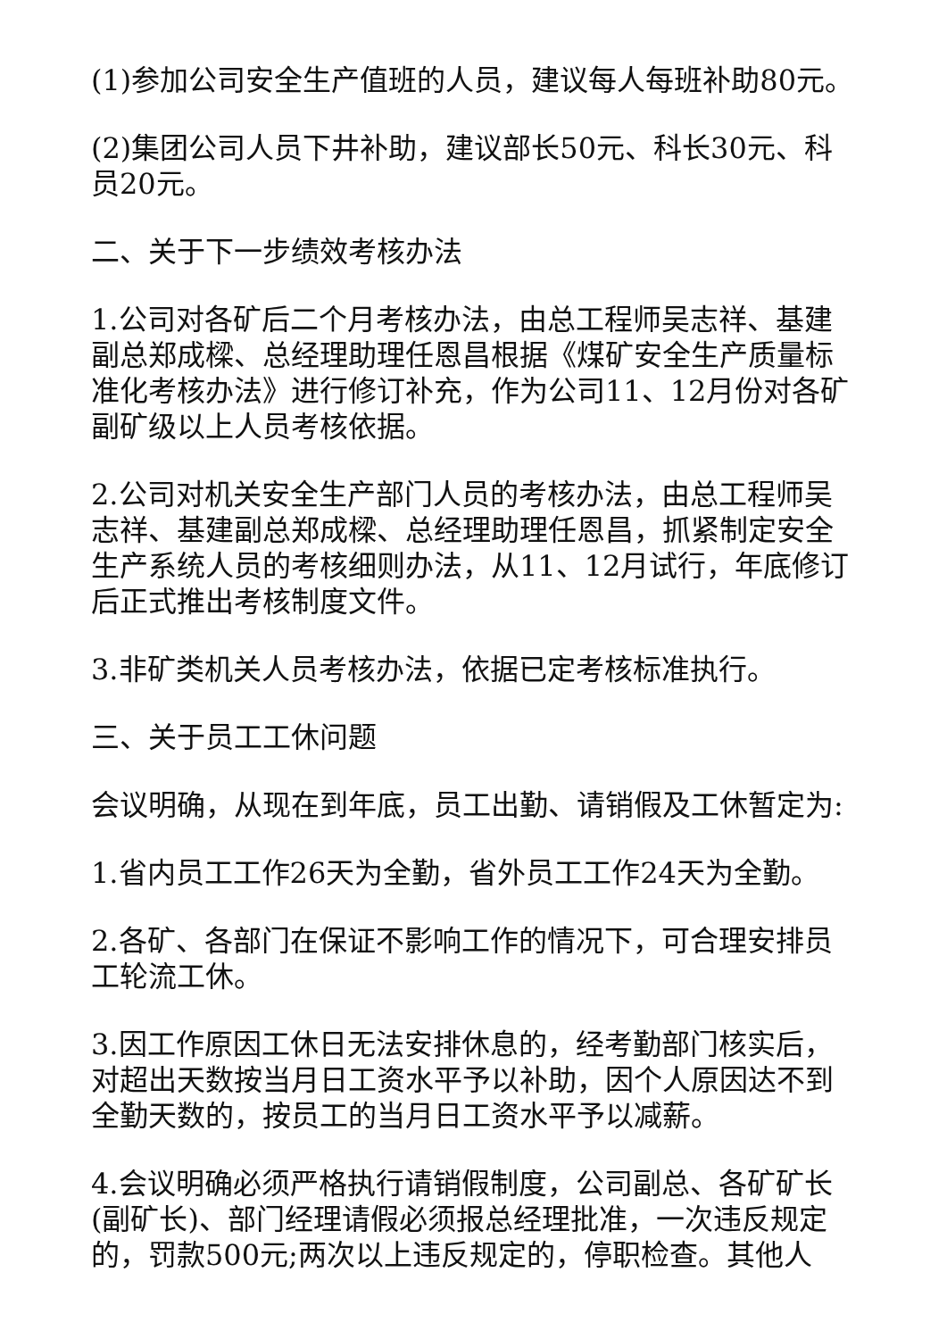(1)参加公司安全生产值班的人员，建议每人每班补助80元。
(2)集团公司人员下井补助，建议部长50元、科长30元、科员20元。
二、关于下一步绩效考核办法
1.公司对各矿后二个月考核办法，由总工程师吴志祥、基建副总郑成樑、总经理助理任恩昌根据《煤矿安全生产质量标准化考核办法》进行修订补充，作为公司11、12月份对各矿副矿级以上人员考核依据。
2.公司对机关安全生产部门人员的考核办法，由总工程师吴志祥、基建副总郑成樑、总经理助理任恩昌，抓紧制定安全生产系统人员的考核细则办法，从11、12月试行，年底修订后正式推出考核制度文件。
3.非矿类机关人员考核办法，依据已定考核标准执行。
三、关于员工工休问题
会议明确，从现在到年底，员工出勤、请销假及工休暂定为:
1.省内员工工作26天为全勤，省外员工工作24天为全勤。
2.各矿、各部门在保证不影响工作的情况下，可合理安排员工轮流工休。
3.因工作原因工休日无法安排休息的，经考勤部门核实后，对超出天数按当月日工资水平予以补助，因个人原因达不到全勤天数的，按员工的当月日工资水平予以减薪。
4.会议明确必须严格执行请销假制度，公司副总、各矿矿长(副矿长)、部门经理请假必须报总经理批准，一次违反规定的，罚款500元;两次以上违反规定的，停职检查。其他人